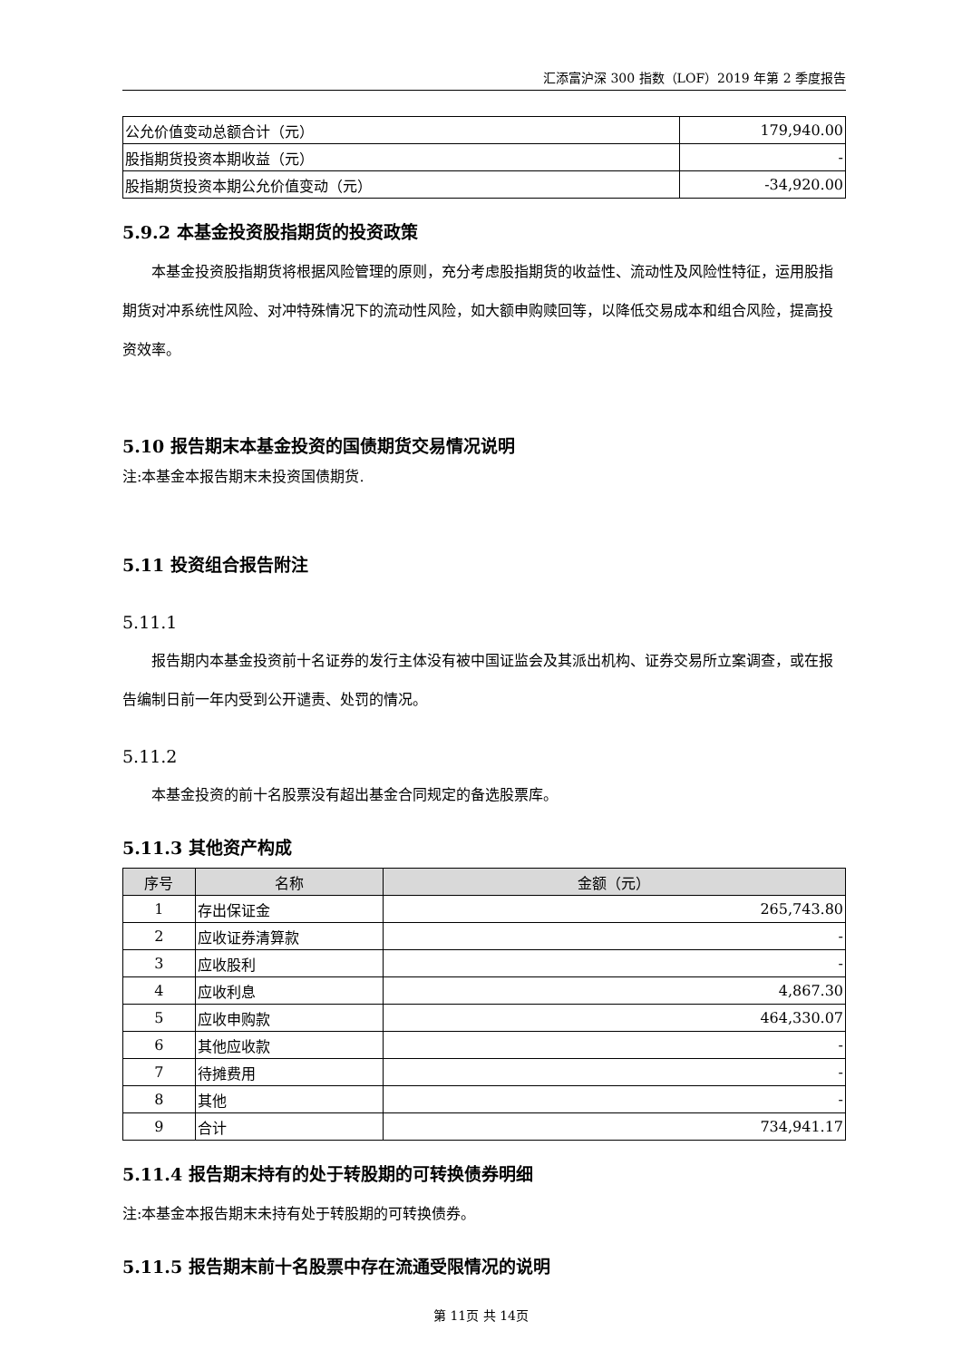汇添富沪深 300 指数（LOF）2019 年第 2 季度报告
| 公允价值变动总额合计（元） | 179,940.00 |
| 股指期货投资本期收益（元） | - |
| 股指期货投资本期公允价值变动（元） | -34,920.00 |
5.9.2 本基金投资股指期货的投资政策
本基金投资股指期货将根据风险管理的原则，充分考虑股指期货的收益性、流动性及风险性特征，运用股指期货对冲系统性风险、对冲特殊情况下的流动性风险，如大额申购赎回等，以降低交易成本和组合风险，提高投资效率。
5.10 报告期末本基金投资的国债期货交易情况说明
注:本基金本报告期末未投资国债期货.
5.11 投资组合报告附注
5.11.1
报告期内本基金投资前十名证券的发行主体没有被中国证监会及其派出机构、证券交易所立案调查，或在报告编制日前一年内受到公开谴责、处罚的情况。
5.11.2
本基金投资的前十名股票没有超出基金合同规定的备选股票库。
5.11.3 其他资产构成
| 序号 | 名称 | 金额（元） |
| --- | --- | --- |
| 1 | 存出保证金 | 265,743.80 |
| 2 | 应收证券清算款 | - |
| 3 | 应收股利 | - |
| 4 | 应收利息 | 4,867.30 |
| 5 | 应收申购款 | 464,330.07 |
| 6 | 其他应收款 | - |
| 7 | 待摊费用 | - |
| 8 | 其他 | - |
| 9 | 合计 | 734,941.17 |
5.11.4 报告期末持有的处于转股期的可转换债券明细
注:本基金本报告期末未持有处于转股期的可转换债券。
5.11.5 报告期末前十名股票中存在流通受限情况的说明
第 11页 共 14页